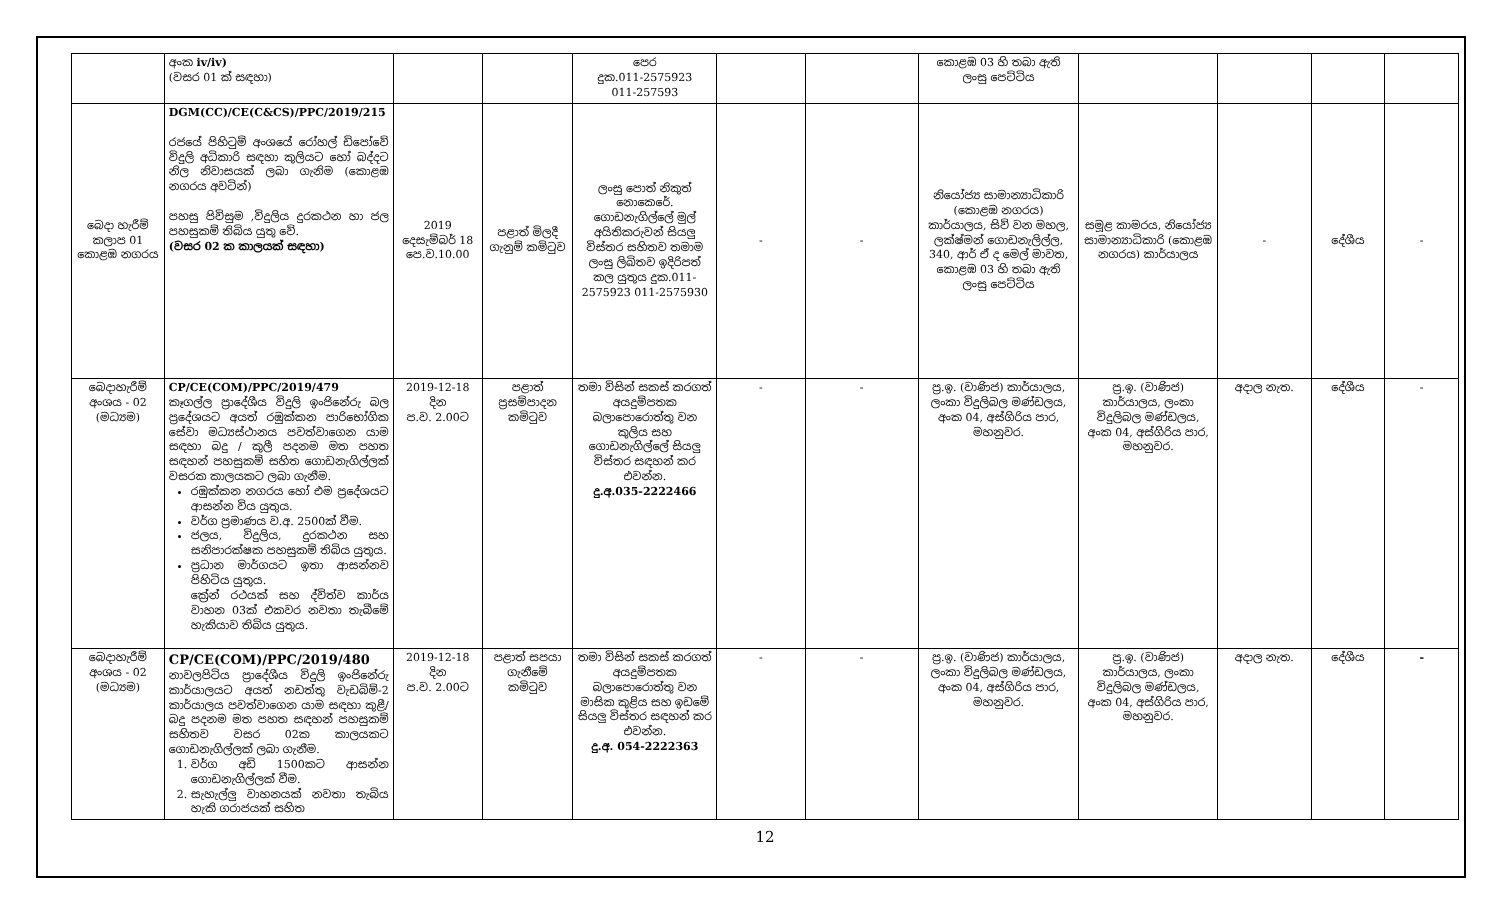| | අංක iv/iv) (වසර 01 ක් සඳහා) | | | පෙර දුක.011-2575923 011-257593 | | | කොළඹ 03 හි තබා ඇති ලංසු පෙට්ටිය | | | | |
| බෙදා හැරීම් කලාප 01 කොළඹ නගරය | DGM(CC)/CE(C&CS)/PPC/2019/215 රජයේ පිහිටුම් අංශයේ රෝහල් ඩිපෝවේ විදුලි අධිකාරි සඳහා කුලියට හෝ බද්දට නිල නිවාසයක් ලබා ගැනිම (කොළඹ නගරය අවටින්) පහසු පිවිසුම ,විදුලිය දුරකථන හා ජල පහසුකම් තිබිය යුතු වේ. (වසර 02 ක කාලයක් සඳහා) | 2019 දෙසැම්බර් 18 පෙ.ව.10.00 | පළාත් මිලදී ගැනුම් කමිටුව | ලංසු පොත් නිකුත් නොකෙරේ. ගොඩනැගිල්ලේ මුල් අයිතිකරුවන් සියලු විස්තර සහිතව තමාම ලංසු ලිඛිතව ඉදිරිපත් කල යුතුය දුක.011-2575923 011-2575930 | - | - | නියෝජ්‍ය සාමාන්‍යාධිකාරි (කොළඹ නගරය) කාර්යාලය, සිව් වන මහල, ලක්ෂ්මන් ගොඩනැලිල්ල, 340, ආර් ඒ ද මෙල් මාවත, කොළඹ 03 හි තබා ඇති ලංසු පෙට්ටිය | සමූළ කාමරය, නියෝජ්‍ය සාමාන්‍යාධිකාරි (කොළඹ නගරය) කාර්යාලය | - | දේශීය | - |
| බෙදාහැරීම් අංශය - 02 (මධ්‍යම) | CP/CE(COM)/PPC/2019/479 කෑගල්ල ප්‍රාදේශීය විදුලි ඉංජිනේරු බල ප්‍රදේශයට අයත් රඹුක්කන පාරිභෝගික සේවා මධ්‍යස්ථානය පවත්වාගෙන යාම සඳහා බදු / කුලී පදනම මත පහත සඳහන් පහසුකම් සහිත ගොඩනැගිල්ලක් වසරක කාලයකට ලබා ගැනීම. රඹුක්කන නගරය හෝ එම ප්‍රදේශයට ආසන්න විය යුතුය. වර්ග ප්‍රමාණය ව.අ. 2500ක් වීම. ජලය, විදුලිය, දුරකථන සහ සනිපාරක්ෂක පහසුකම් තිබිය යුතුය. ප්‍රධාන මාර්ගයට ඉතා ආසන්නව පිහිටිය යුතුය. ක්‍රේන් රථයක් සහ ද්විත්ව කාර්ය වාහන 03ක් එකවර නවතා තැබීමේ හැකියාව තිබිය යුතුය. | 2019-12-18 දින ප.ව. 2.00ට | පළාත් ප්‍රසම්පාදන කමිටුව | තමා විසින් සකස් කරගත් අයදුම්පතක බලාපොරොත්තු වන කුලිය සහ ගොඩනැගිල්ලේ සියලු විස්තර සඳහන් කර එවන්න. දු.අ.035-2222466 | - | - | ප්‍ර.ඉ. (වාණිජ) කාර්යාලය, ලංකා විදුලිබල මණ්ඩලය, අංක 04, අස්ගිරිය පාර, මහනුවර. | ප්‍ර.ඉ. (වාණිජ) කාර්යාලය, ලංකා විදුලිබල මණ්ඩලය, අංක 04, අස්ගිරිය පාර, මහනුවර. | අදාල නැත. | දේශීය | - |
| බෙදාහැරීම් අංශය - 02 (මධ්‍යම) | CP/CE(COM)/PPC/2019/480 නාවලපිටිය ප්‍රාදේශීය විදුලි ඉංජිනේරු කාර්යාලයට අයත් නඩත්තු වැඩබිම්-2 කාර්යාලය පවත්වාගෙන යාම සඳහා කුළී/බදු පදනම මත පහත සඳහන් පහසුකම් සහිතව වසර 02ක කාලයකට ගොඩනැගිල්ලක් ලබා ගැනීම. 1. වර්ග අඩි 1500කට ආසන්න ගොඩනැගිල්ලක් වීම. 2. සැහැල්ලු වාහනයක් නවතා තැබිය හැකි ගරාජයක් සහිත | 2019-12-18 දින ප.ව. 2.00ට | පළාත් සපයා ගැනීමේ කමිටුව | තමා විසින් සකස් කරගත් අයදුම්පතක බලාපොරොත්තු වන මාසික කුළිය සහ ඉඩමේ සියලු විස්තර සඳහන් කර එවන්න. දු.අ. 054-2222363 | - | - | ප්‍ර.ඉ. (වාණිජ) කාර්යාලය, ලංකා විදුලිබල මණ්ඩලය, අංක 04, අස්ගිරිය පාර, මහනුවර. | ප්‍ර.ඉ. (වාණිජ) කාර්යාලය, ලංකා විදුලිබල මණ්ඩලය, අංක 04, අස්ගිරිය පාර, මහනුවර. | අදාල නැත. | දේශීය | - |
12